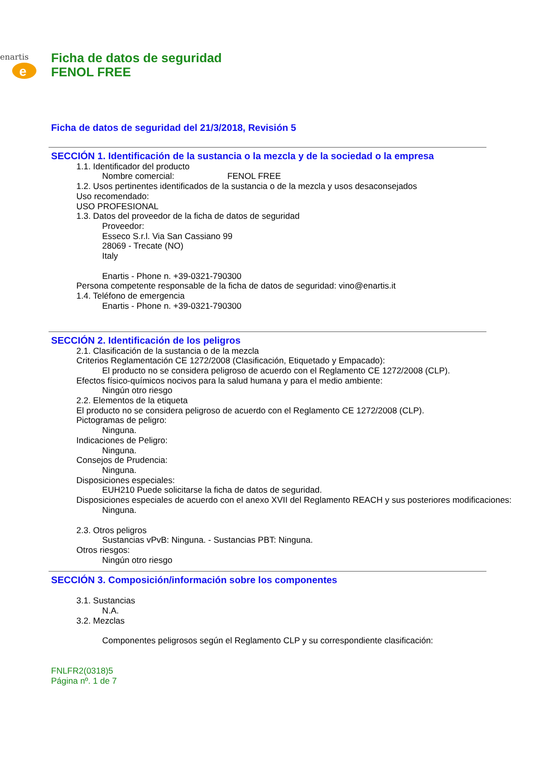enartis
e
Ficha de datos de seguridad
FENOL FREE
Ficha de datos de seguridad del 21/3/2018, Revisión 5
SECCIÓN 1. Identificación de la sustancia o la mezcla y de la sociedad o la empresa
1.1. Identificador del producto
Nombre comercial: FENOL FREE
1.2. Usos pertinentes identificados de la sustancia o de la mezcla y usos desaconsejados
Uso recomendado:
USO PROFESIONAL
1.3. Datos del proveedor de la ficha de datos de seguridad
Proveedor:
Esseco S.r.l. Via San Cassiano 99
28069 - Trecate (NO)
Italy
Enartis - Phone n. +39-0321-790300
Persona competente responsable de la ficha de datos de seguridad: vino@enartis.it
1.4. Teléfono de emergencia
Enartis - Phone n. +39-0321-790300
SECCIÓN 2. Identificación de los peligros
2.1. Clasificación de la sustancia o de la mezcla
Criterios Reglamentación CE 1272/2008 (Clasificación, Etiquetado y Empacado):
El producto no se considera peligroso de acuerdo con el Reglamento CE 1272/2008 (CLP).
Efectos físico-químicos nocivos para la salud humana y para el medio ambiente:
Ningún otro riesgo
2.2. Elementos de la etiqueta
El producto no se considera peligroso de acuerdo con el Reglamento CE 1272/2008 (CLP).
Pictogramas de peligro:
Ninguna.
Indicaciones de Peligro:
Ninguna.
Consejos de Prudencia:
Ninguna.
Disposiciones especiales:
EUH210 Puede solicitarse la ficha de datos de seguridad.
Disposiciones especiales de acuerdo con el anexo XVII del Reglamento REACH y sus posteriores modificaciones:
Ninguna.
2.3. Otros peligros
Sustancias vPvB: Ninguna. - Sustancias PBT: Ninguna.
Otros riesgos:
Ningún otro riesgo
SECCIÓN 3. Composición/información sobre los componentes
3.1. Sustancias
N.A.
3.2. Mezclas
Componentes peligrosos según el Reglamento CLP y su correspondiente clasificación:
FNLFR2(0318)5
Página nº. 1 de 7